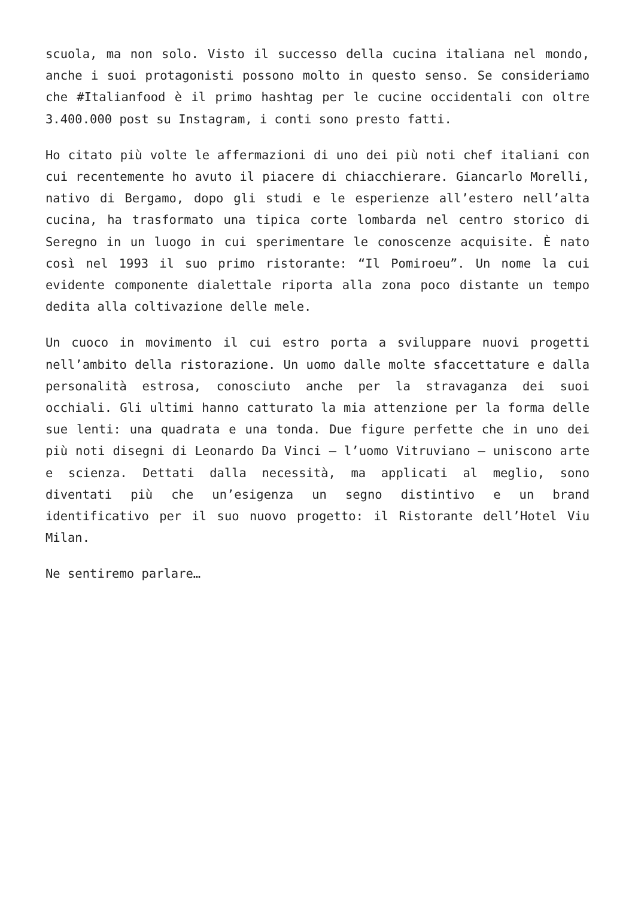scuola, ma non solo. Visto il successo della cucina italiana nel mondo, anche i suoi protagonisti possono molto in questo senso. Se consideriamo che #Italianfood è il primo hashtag per le cucine occidentali con oltre 3.400.000 post su Instagram, i conti sono presto fatti.
Ho citato più volte le affermazioni di uno dei più noti chef italiani con cui recentemente ho avuto il piacere di chiacchierare. Giancarlo Morelli, nativo di Bergamo, dopo gli studi e le esperienze all’estero nell’alta cucina, ha trasformato una tipica corte lombarda nel centro storico di Seregno in un luogo in cui sperimentare le conoscenze acquisite. È nato così nel 1993 il suo primo ristorante: “Il Pomiroeu”. Un nome la cui evidente componente dialettale riporta alla zona poco distante un tempo dedita alla coltivazione delle mele.
Un cuoco in movimento il cui estro porta a sviluppare nuovi progetti nell’ambito della ristorazione. Un uomo dalle molte sfaccettature e dalla personalità estrosa, conosciuto anche per la stravaganza dei suoi occhiali. Gli ultimi hanno catturato la mia attenzione per la forma delle sue lenti: una quadrata e una tonda. Due figure perfette che in uno dei più noti disegni di Leonardo Da Vinci – l’uomo Vitruviano – uniscono arte e scienza. Dettati dalla necessità, ma applicati al meglio, sono diventati più che un’esigenza un segno distintivo e un brand identificativo per il suo nuovo progetto: il Ristorante dell’Hotel Viu Milan.
Ne sentiremo parlare…